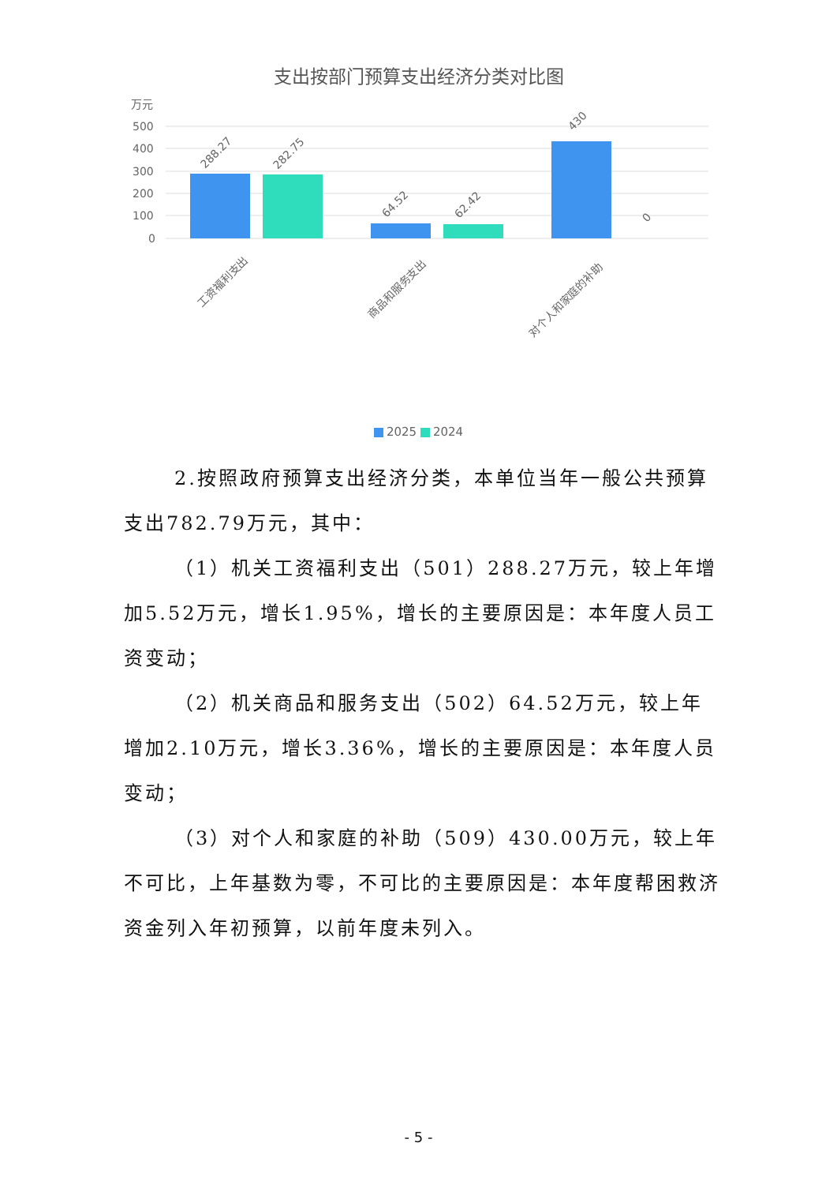支出按部门预算支出经济分类对比图
万元
500
400
300
200
100
0
288.27
282.75
64.52
62.42
430
0
工资福利支出
商品和服务支出
对个人和家庭的补助
2025 2024
2.按照政府预算支出经济分类，本单位当年一般公共预算支出782.79万元，其中：
（1）机关工资福利支出（501）288.27万元，较上年增加5.52万元，增长1.95%，增长的主要原因是：本年度人员工资变动；
（2）机关商品和服务支出（502）64.52万元，较上年增加2.10万元，增长3.36%，增长的主要原因是：本年度人员变动；
（3）对个人和家庭的补助（509）430.00万元，较上年不可比，上年基数为零，不可比的主要原因是：本年度帮困救济资金列入年初预算，以前年度未列入。
- 5 -